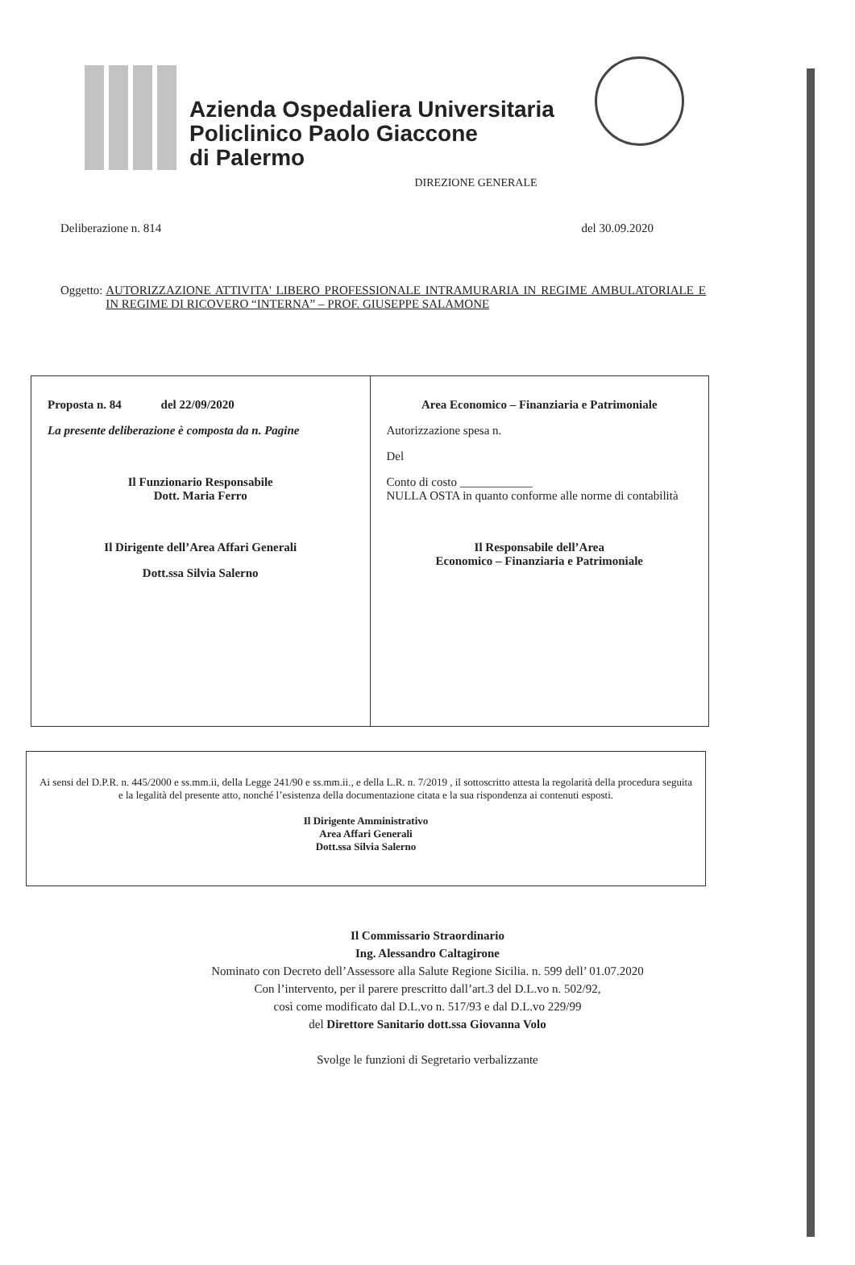Azienda Ospedaliera Universitaria
Policlinico Paolo Giaccone
di Palermo
DIREZIONE GENERALE
Deliberazione n. 814 del 30.09.2020
Oggetto: AUTORIZZAZIONE ATTIVITA' LIBERO PROFESSIONALE INTRAMURARIA IN REGIME AMBULATORIALE E IN REGIME DI RICOVERO “INTERNA” – PROF. GIUSEPPE SALAMONE
| Proposta n. 84 del 22/09/2020 La presente deliberazione è composta da n. Pagine Il Funzionario Responsabile Dott. Maria Ferro Il Dirigente dell’Area Affari Generali Dott.ssa Silvia Salerno | Area Economico – Finanziaria e Patrimoniale Autorizzazione spesa n. Del Conto di costo ____________ NULLA OSTA in quanto conforme alle norme di contabilità Il Responsabile dell’Area Economico – Finanziaria e Patrimoniale |
Ai sensi del D.P.R. n. 445/2000 e ss.mm.ii, della Legge 241/90 e ss.mm.ii., e della L.R. n. 7/2019 , il sottoscritto attesta la regolarità della procedura seguita e la legalità del presente atto, nonché l’esistenza della documentazione citata e la sua rispondenza ai contenuti esposti.
Il Dirigente Amministrativo
Area Affari Generali
Dott.ssa Silvia Salerno
Il Commissario Straordinario
Ing. Alessandro Caltagirone
Nominato con Decreto dell’Assessore alla Salute Regione Sicilia. n. 599 dell’ 01.07.2020
Con l’intervento, per il parere prescritto dall’art.3 del D.L.vo n. 502/92,
così come modificato dal D.L.vo n. 517/93 e dal D.L.vo 229/99
del Direttore Sanitario dott.ssa Giovanna Volo
Svolge le funzioni di Segretario verbalizzante